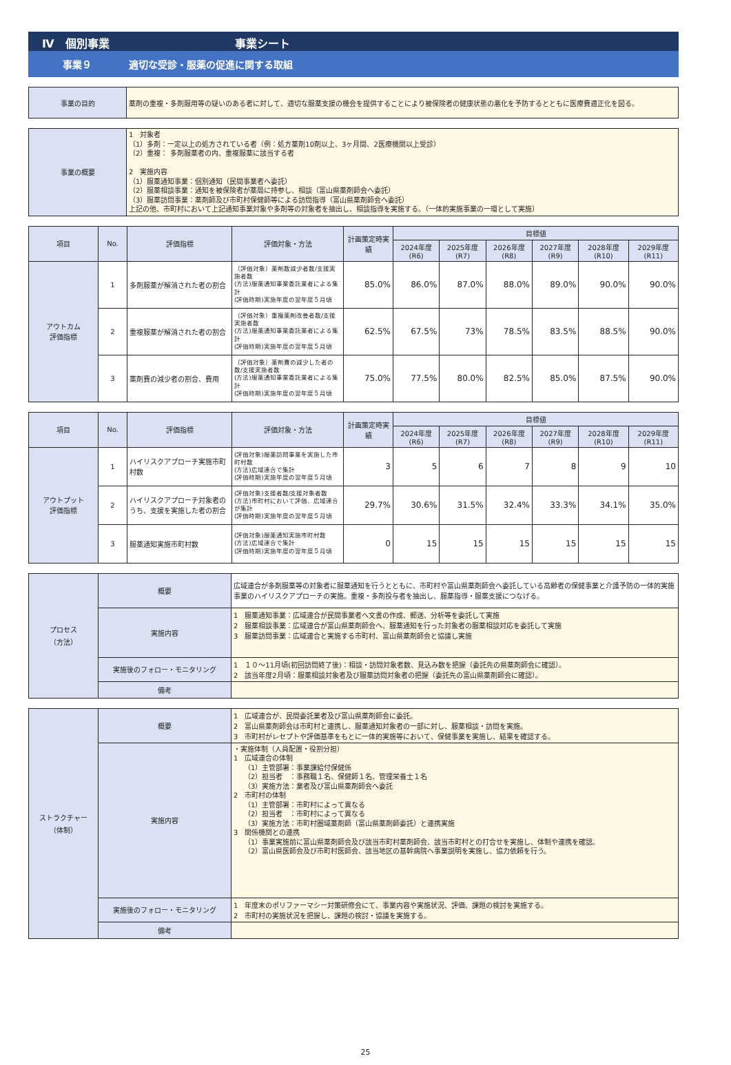Ⅳ　個別事業 事業シート
事業９ 適切な受診・服薬の促進に関する取組
| 事業の目的 | 薬剤の重複・多剤服用等の疑いのある者に対して、適切な服薬支援の機会を提供することにより被保険者の健康状態の悪化を予防するとともに医療費適正化を図る。 |
| 事業の概要 | 1 対象者 （1）多剤：一定以上の処方されている者（例：処方薬剤10剤以上、3ヶ月間、2医療機関以上受診） （2）重複： 多剤服薬者の内、重複服薬に該当する者 2 実施内容 （1）服薬通知事業：個別通知（民間事業者へ委託） （2）服薬相談事業：通知を被保険者が薬局に持参し、相談（富山県薬剤師会へ委託） （3）服薬訪問事業：薬剤師及び市町村保健師等による訪問指導（富山県薬剤師会へ委託） 上記の他、市町村において上記通知事業対象や多剤等の対象者を抽出し、相談指導を実施する。（一体的実施事業の一環として実施） |
| 項目 | No. | 評価指標 | 評価対象・方法 | 計画策定時実績 | 目標値 | | | | | |
| --- | --- | --- | --- | --- | --- | --- | --- | --- | --- | --- |
| | | | | | 2024年度(R6) | 2025年度(R7) | 2026年度(R8) | 2027年度(R9) | 2028年度(R10) | 2029年度(R11) |
| アウトカム 評価指標 | 1 | 多剤服薬が解消された者の割合 | （評価対象）薬剤数減少者数/支援実施者数 (方法)服薬通知事業委託業者による集計 (評価時期)実施年度の翌年度５月頃 | 85.0% | 86.0% | 87.0% | 88.0% | 89.0% | 90.0% | 90.0% |
| | 2 | 重複服薬が解消された者の割合 | （評価対象）重複薬剤改善者数/支援実施者数 (方法)服薬通知事業委託業者による集計 (評価時期)実施年度の翌年度５月頃 | 62.5% | 67.5% | 73% | 78.5% | 83.5% | 88.5% | 90.0% |
| | 3 | 薬剤費の減少者の割合、費用 | （評価対象）薬剤費の減少した者の数/支援実施者数 (方法)服薬通知事業委託業者による集計 (評価時期)実施年度の翌年度５月頃 | 75.0% | 77.5% | 80.0% | 82.5% | 85.0% | 87.5% | 90.0% |
| 項目 | No. | 評価指標 | 評価対象・方法 | 計画策定時実績 | 目標値 | | | | | |
| --- | --- | --- | --- | --- | --- | --- | --- | --- | --- | --- |
| | | | | | 2024年度(R6) | 2025年度(R7) | 2026年度(R8) | 2027年度(R9) | 2028年度(R10) | 2029年度(R11) |
| アウトプット 評価指標 | 1 | ハイリスクアプローチ実施市町村数 | (評価対象)服薬訪問事業を実施した市町村数 (方法)広域連合で集計 (評価時期)実施年度の翌年度５月頃 | 3 | 5 | 6 | 7 | 8 | 9 | 10 |
| | 2 | ハイリスクアプローチ対象者のうち、支援を実施した者の割合 | (評価対象)支援者数/支援対象者数 (方法)市町村において評価、広域連合が集計 (評価時期)実施年度の翌年度５月頃 | 29.7% | 30.6% | 31.5% | 32.4% | 33.3% | 34.1% | 35.0% |
| | 3 | 服薬通知実施市町村数 | (評価対象)服薬通知実施市町村数 (方法)広域連合で集計 (評価時期)実施年度の翌年度５月頃 | 0 | 15 | 15 | 15 | 15 | 15 | 15 |
| プロセス （方法） | 概要 | 広域連合が多剤服薬等の対象者に服薬通知を行うとともに、市町村や富山県薬剤師会へ委託している高齢者の保健事業と介護予防の一体的実施事業のハイリスクアプローチの実施。重複・多剤投与者を抽出し、服薬指導・服薬支援につなげる。 |
| | 実施内容 | 1 服薬通知事業：広域連合が民間事業者へ文書の作成、郵送、分析等を委託して実施 2 服薬相談事業：広域連合が富山県薬剤師会へ、服薬通知を行った対象者の服薬相談対応を委託して実施 3 服薬訪問事業：広域連合と実施する市町村、富山県薬剤師会と協議し実施 |
| | 実施後のフォロー・モニタリング | 1 １０～11月頃(初回訪問終了後)：相談・訪問対象者数、見込み数を把握（委託先の県薬剤師会に確認）。 2 該当年度2月頃：服薬相談対象者及び服薬訪問対象者の把握（委託先の富山県薬剤師会に確認）。 |
| | 備考 | |
| ストラクチャー （体制） | 概要 | 1 広域連合が、民間委託業者及び富山県薬剤師会に委託。 2 富山県薬剤師会は市町村と連携し、服薬通知対象者の一部に対し、服薬相談・訪問を実施。 3 市町村がレセプトや評価基準をもとに一体的実施等において、保健事業を実施し、結果を確認する。 |
| | 実施内容 | ・実施体制（人員配置・役割分担） 1 広域連合の体制 （1）主管部署：事業課給付保健係 （2）担当者 ：事務職１名、保健師１名、管理栄養士１名 （3）実施方法：業者及び富山県薬剤師会へ委託 2 市町村の体制 （1）主管部署：市町村によって異なる （2）担当者 ：市町村によって異なる （3）実施方法：市町村圏域薬剤師（富山県薬剤師委託）と連携実施 3 関係機関との連携 （1）事業実施前に富山県薬剤師会及び該当市町村薬剤師会、該当市町村との打合せを実施し、体制や連携を確認。 （2）富山県医師会及び市町村医師会、該当地区の基幹病院へ事業説明を実施し、協力依頼を行う。 |
| | 実施後のフォロー・モニタリング | 1 年度末のポリファーマシー対策研修会にて、事業内容や実施状況、評価、課題の検討を実施する。 2 市町村の実施状況を把握し、課題の検討・協議を実施する。 |
| | 備考 | |
25